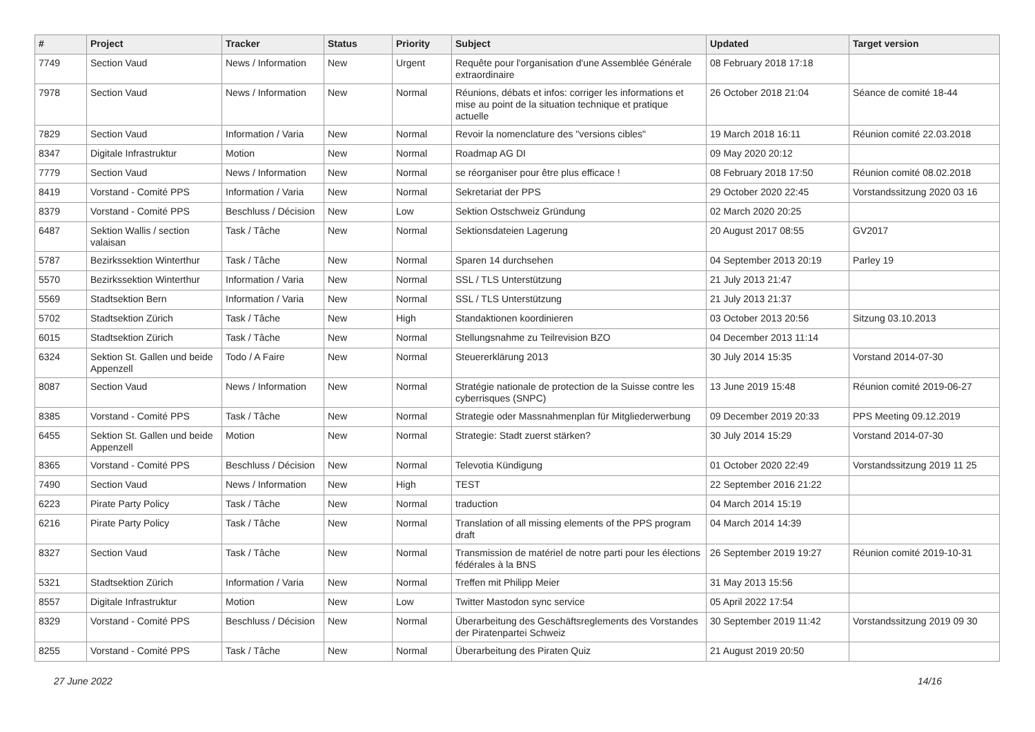| # | Project | Tracker | Status | Priority | Subject | Updated | Target version |
| --- | --- | --- | --- | --- | --- | --- | --- |
| 7749 | Section Vaud | News / Information | New | Urgent | Requête pour l'organisation d'une Assemblée Générale extraordinaire | 08 February 2018 17:18 | |
| 7978 | Section Vaud | News / Information | New | Normal | Réunions, débats et infos: corriger les informations et mise au point de la situation technique et pratique actuelle | 26 October 2018 21:04 | Séance de comité 18-44 |
| 7829 | Section Vaud | Information / Varia | New | Normal | Revoir la nomenclature des "versions cibles" | 19 March 2018 16:11 | Réunion comité 22.03.2018 |
| 8347 | Digitale Infrastruktur | Motion | New | Normal | Roadmap AG DI | 09 May 2020 20:12 | |
| 7779 | Section Vaud | News / Information | New | Normal | se réorganiser pour être plus efficace ! | 08 February 2018 17:50 | Réunion comité 08.02.2018 |
| 8419 | Vorstand - Comité PPS | Information / Varia | New | Normal | Sekretariat der PPS | 29 October 2020 22:45 | Vorstandssitzung 2020 03 16 |
| 8379 | Vorstand - Comité PPS | Beschluss / Décision | New | Low | Sektion Ostschweiz Gründung | 02 March 2020 20:25 | |
| 6487 | Sektion Wallis / section valaisan | Task / Tâche | New | Normal | Sektionsdateien Lagerung | 20 August 2017 08:55 | GV2017 |
| 5787 | Bezirkssektion Winterthur | Task / Tâche | New | Normal | Sparen 14 durchsehen | 04 September 2013 20:19 | Parley 19 |
| 5570 | Bezirkssektion Winterthur | Information / Varia | New | Normal | SSL / TLS Unterstützung | 21 July 2013 21:47 | |
| 5569 | Stadtsektion Bern | Information / Varia | New | Normal | SSL / TLS Unterstützung | 21 July 2013 21:37 | |
| 5702 | Stadtsektion Zürich | Task / Tâche | New | High | Standaktionen koordinieren | 03 October 2013 20:56 | Sitzung 03.10.2013 |
| 6015 | Stadtsektion Zürich | Task / Tâche | New | Normal | Stellungsnahme zu Teilrevision BZO | 04 December 2013 11:14 | |
| 6324 | Sektion St. Gallen und beide Appenzell | Todo / A Faire | New | Normal | Steuererklärung 2013 | 30 July 2014 15:35 | Vorstand 2014-07-30 |
| 8087 | Section Vaud | News / Information | New | Normal | Stratégie nationale de protection de la Suisse contre les cyberrisques (SNPC) | 13 June 2019 15:48 | Réunion comité 2019-06-27 |
| 8385 | Vorstand - Comité PPS | Task / Tâche | New | Normal | Strategie oder Massnahmenplan für Mitgliederwerbung | 09 December 2019 20:33 | PPS Meeting 09.12.2019 |
| 6455 | Sektion St. Gallen und beide Appenzell | Motion | New | Normal | Strategie: Stadt zuerst stärken? | 30 July 2014 15:29 | Vorstand 2014-07-30 |
| 8365 | Vorstand - Comité PPS | Beschluss / Décision | New | Normal | Televotia Kündigung | 01 October 2020 22:49 | Vorstandssitzung 2019 11 25 |
| 7490 | Section Vaud | News / Information | New | High | TEST | 22 September 2016 21:22 | |
| 6223 | Pirate Party Policy | Task / Tâche | New | Normal | traduction | 04 March 2014 15:19 | |
| 6216 | Pirate Party Policy | Task / Tâche | New | Normal | Translation of all missing elements of the PPS program draft | 04 March 2014 14:39 | |
| 8327 | Section Vaud | Task / Tâche | New | Normal | Transmission de matériel de notre parti pour les élections fédérales à la BNS | 26 September 2019 19:27 | Réunion comité 2019-10-31 |
| 5321 | Stadtsektion Zürich | Information / Varia | New | Normal | Treffen mit Philipp Meier | 31 May 2013 15:56 | |
| 8557 | Digitale Infrastruktur | Motion | New | Low | Twitter Mastodon sync service | 05 April 2022 17:54 | |
| 8329 | Vorstand - Comité PPS | Beschluss / Décision | New | Normal | Überarbeitung des Geschäftsreglements des Vorstandes der Piratenpartei Schweiz | 30 September 2019 11:42 | Vorstandssitzung 2019 09 30 |
| 8255 | Vorstand - Comité PPS | Task / Tâche | New | Normal | Überarbeitung des Piraten Quiz | 21 August 2019 20:50 | |
27 June 2022 14/16